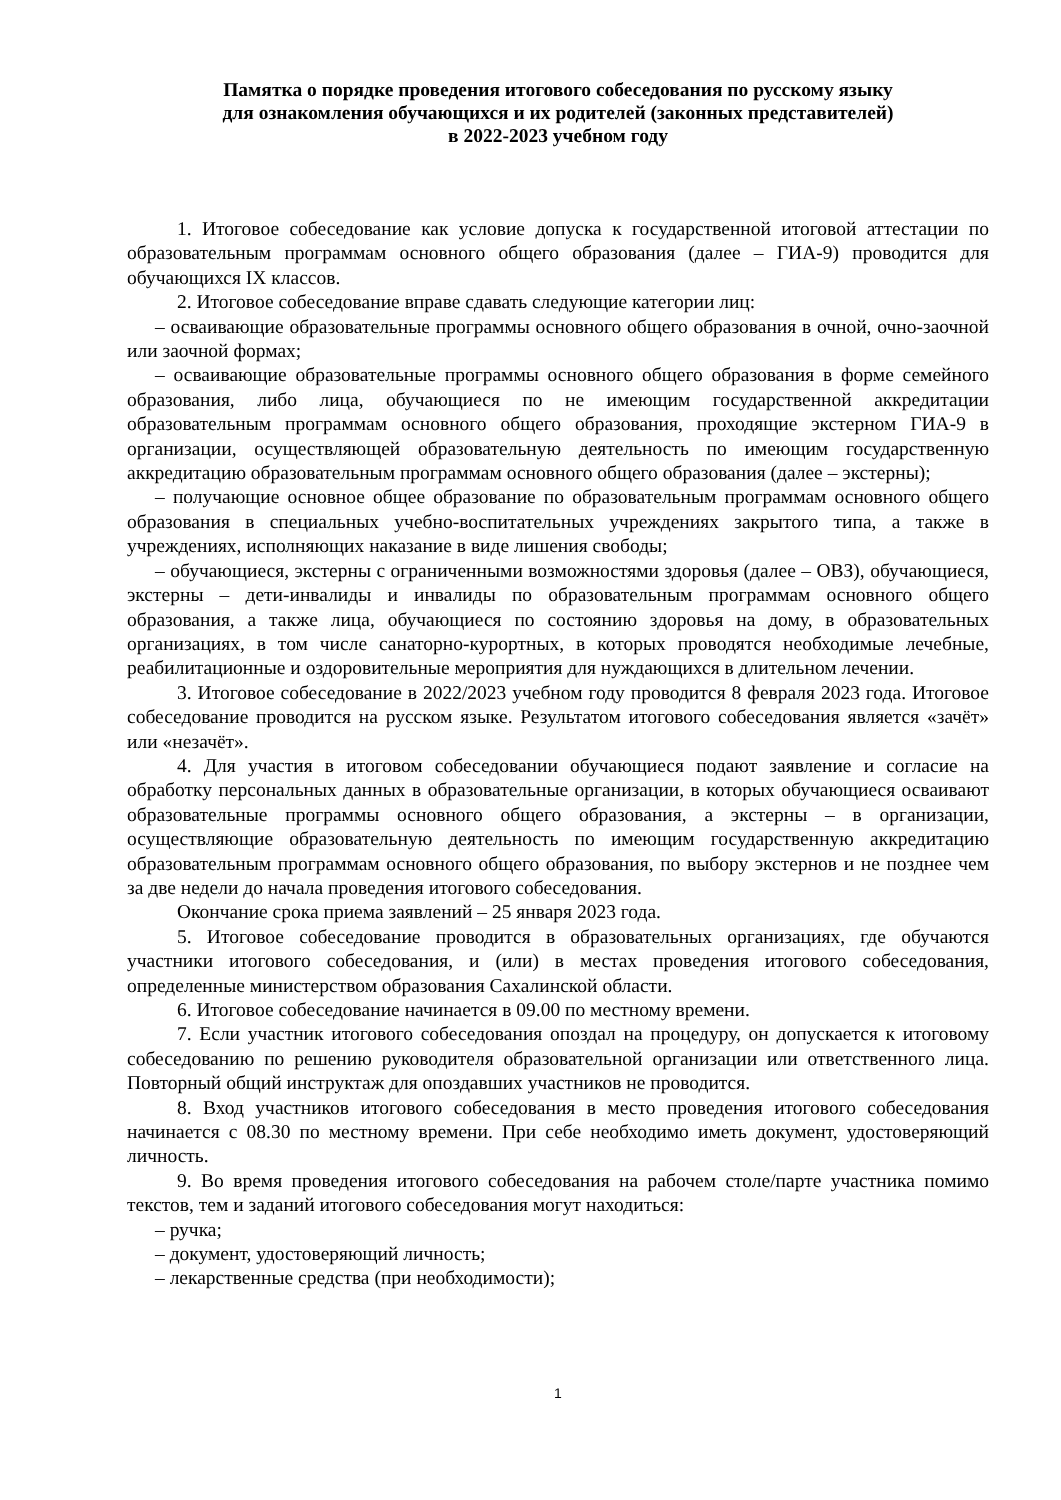Памятка о порядке проведения итогового собеседования по русскому языку
для ознакомления обучающихся и их родителей (законных представителей)
в 2022-2023 учебном году
1. Итоговое собеседование как условие допуска к государственной итоговой аттестации по образовательным программам основного общего образования (далее – ГИА-9) проводится для обучающихся IX классов.
2. Итоговое собеседование вправе сдавать следующие категории лиц:
– осваивающие образовательные программы основного общего образования в очной, очно-заочной или заочной формах;
– осваивающие образовательные программы основного общего образования в форме семейного образования, либо лица, обучающиеся по не имеющим государственной аккредитации образовательным программам основного общего образования, проходящие экстерном ГИА-9 в организации, осуществляющей образовательную деятельность по имеющим государственную аккредитацию образовательным программам основного общего образования (далее – экстерны);
– получающие основное общее образование по образовательным программам основного общего образования в специальных учебно-воспитательных учреждениях закрытого типа, а также в учреждениях, исполняющих наказание в виде лишения свободы;
– обучающиеся, экстерны с ограниченными возможностями здоровья (далее – ОВЗ), обучающиеся, экстерны – дети-инвалиды и инвалиды по образовательным программам основного общего образования, а также лица, обучающиеся по состоянию здоровья на дому, в образовательных организациях, в том числе санаторно-курортных, в которых проводятся необходимые лечебные, реабилитационные и оздоровительные мероприятия для нуждающихся в длительном лечении.
3. Итоговое собеседование в 2022/2023 учебном году проводится 8 февраля 2023 года. Итоговое собеседование проводится на русском языке. Результатом итогового собеседования является «зачёт» или «незачёт».
4. Для участия в итоговом собеседовании обучающиеся подают заявление и согласие на обработку персональных данных в образовательные организации, в которых обучающиеся осваивают образовательные программы основного общего образования, а экстерны – в организации, осуществляющие образовательную деятельность по имеющим государственную аккредитацию образовательным программам основного общего образования, по выбору экстернов и не позднее чем за две недели до начала проведения итогового собеседования.
Окончание срока приема заявлений – 25 января 2023 года.
5. Итоговое собеседование проводится в образовательных организациях, где обучаются участники итогового собеседования, и (или) в местах проведения итогового собеседования, определенные министерством образования Сахалинской области.
6. Итоговое собеседование начинается в 09.00 по местному времени.
7. Если участник итогового собеседования опоздал на процедуру, он допускается к итоговому собеседованию по решению руководителя образовательной организации или ответственного лица. Повторный общий инструктаж для опоздавших участников не проводится.
8. Вход участников итогового собеседования в место проведения итогового собеседования начинается с 08.30 по местному времени. При себе необходимо иметь документ, удостоверяющий личность.
9. Во время проведения итогового собеседования на рабочем столе/парте участника помимо текстов, тем и заданий итогового собеседования могут находиться:
– ручка;
– документ, удостоверяющий личность;
– лекарственные средства (при необходимости);
1